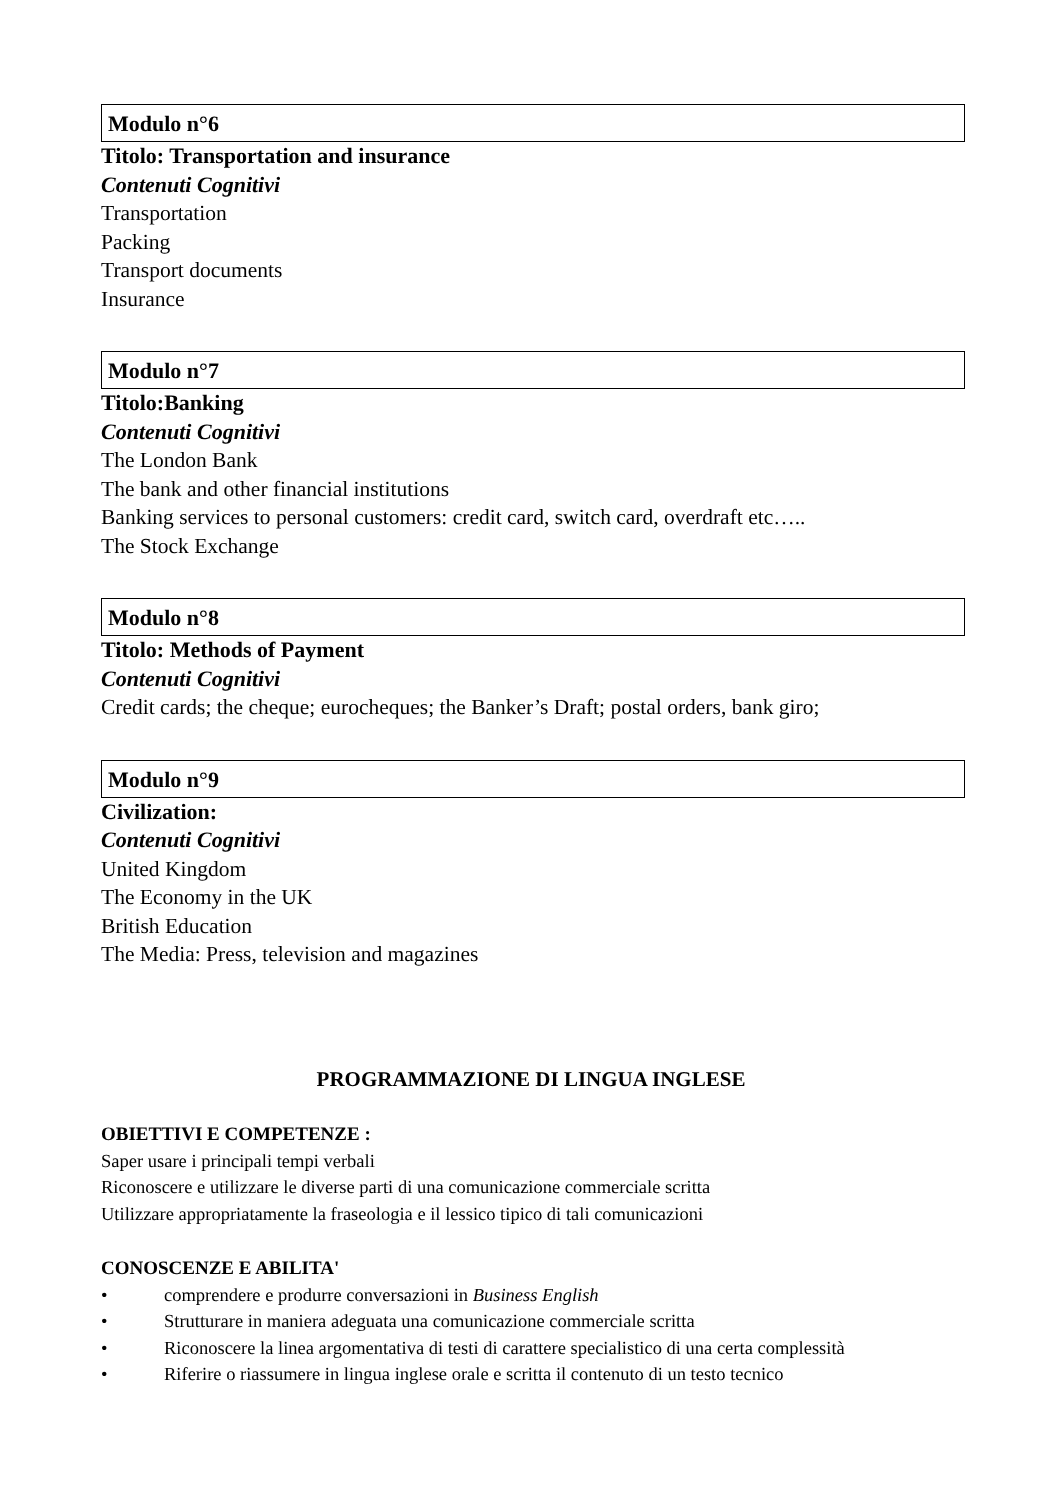Modulo n°6
Titolo: Transportation and insurance
Contenuti Cognitivi
Transportation
Packing
Transport documents
Insurance
Modulo n°7
Titolo:Banking
Contenuti Cognitivi
The London Bank
The bank and other financial institutions
Banking services to personal customers: credit card, switch card, overdraft etc…..
The Stock Exchange
Modulo n°8
Titolo: Methods of Payment
Contenuti Cognitivi
Credit cards; the cheque; eurocheques; the Banker’s Draft; postal orders, bank giro;
Modulo n°9
Civilization:
Contenuti Cognitivi
United Kingdom
The Economy in the UK
British Education
The Media: Press, television and magazines
PROGRAMMAZIONE DI LINGUA INGLESE
OBIETTIVI E COMPETENZE :
Saper usare i principali tempi verbali
Riconoscere e utilizzare le diverse parti di una comunicazione commerciale scritta
Utilizzare appropriatamente la fraseologia e il lessico tipico di tali comunicazioni
CONOSCENZE E ABILITA'
• comprendere e produrre conversazioni in Business English
• Strutturare in maniera adeguata una comunicazione commerciale scritta
• Riconoscere la linea argomentativa di testi di carattere specialistico di una certa complessità
• Riferire o riassumere in lingua inglese orale e scritta il contenuto di un testo tecnico